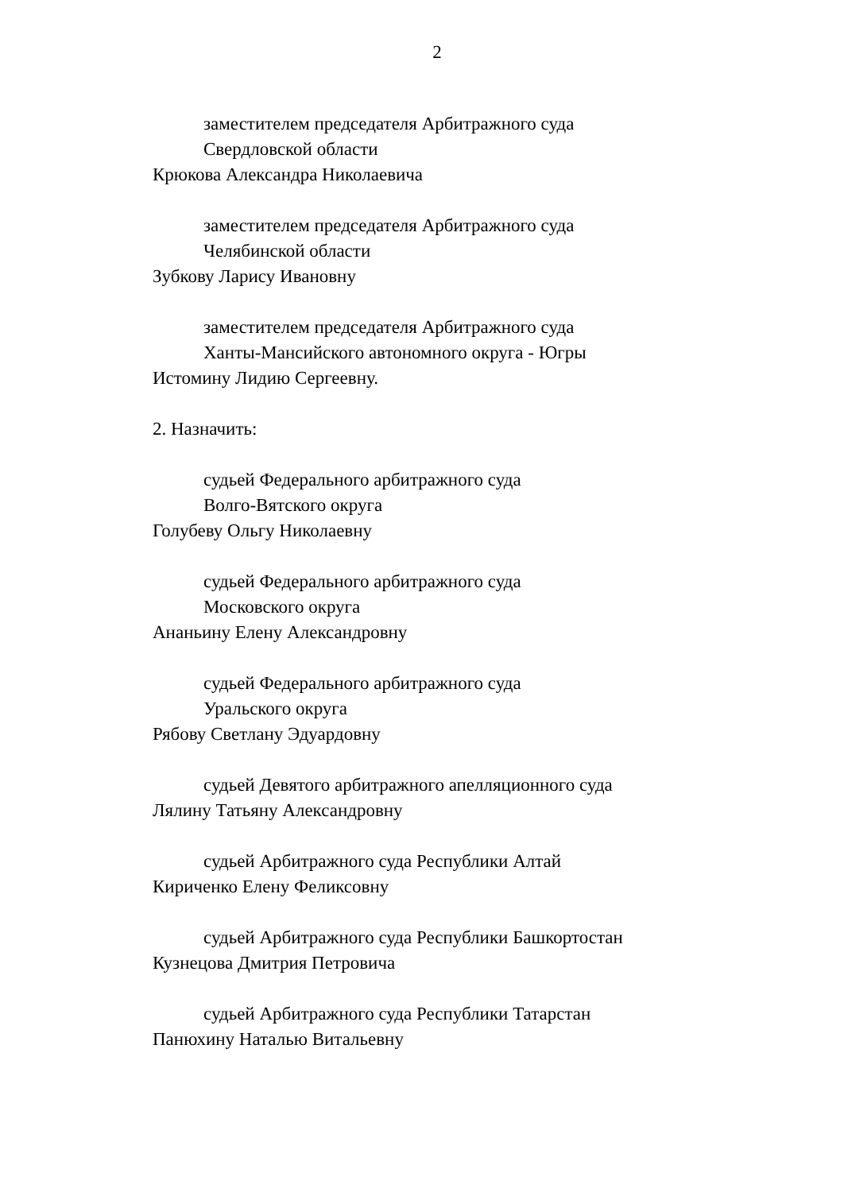2
заместителем председателя Арбитражного суда
Свердловской области
Крюкова Александра Николаевича
заместителем председателя Арбитражного суда
Челябинской области
Зубкову Ларису Ивановну
заместителем председателя Арбитражного суда
Ханты-Мансийского автономного округа - Югры
Истомину Лидию Сергеевну.
2. Назначить:
судьей Федерального арбитражного суда
Волго-Вятского округа
Голубеву Ольгу Николаевну
судьей Федерального арбитражного суда
Московского округа
Ананьину Елену Александровну
судьей Федерального арбитражного суда
Уральского округа
Рябову Светлану Эдуардовну
судьей Девятого арбитражного апелляционного суда
Лялину Татьяну Александровну
судьей Арбитражного суда Республики Алтай
Кириченко Елену Феликсовну
судьей Арбитражного суда Республики Башкортостан
Кузнецова Дмитрия Петровича
судьей Арбитражного суда Республики Татарстан
Панюхину Наталью Витальевну